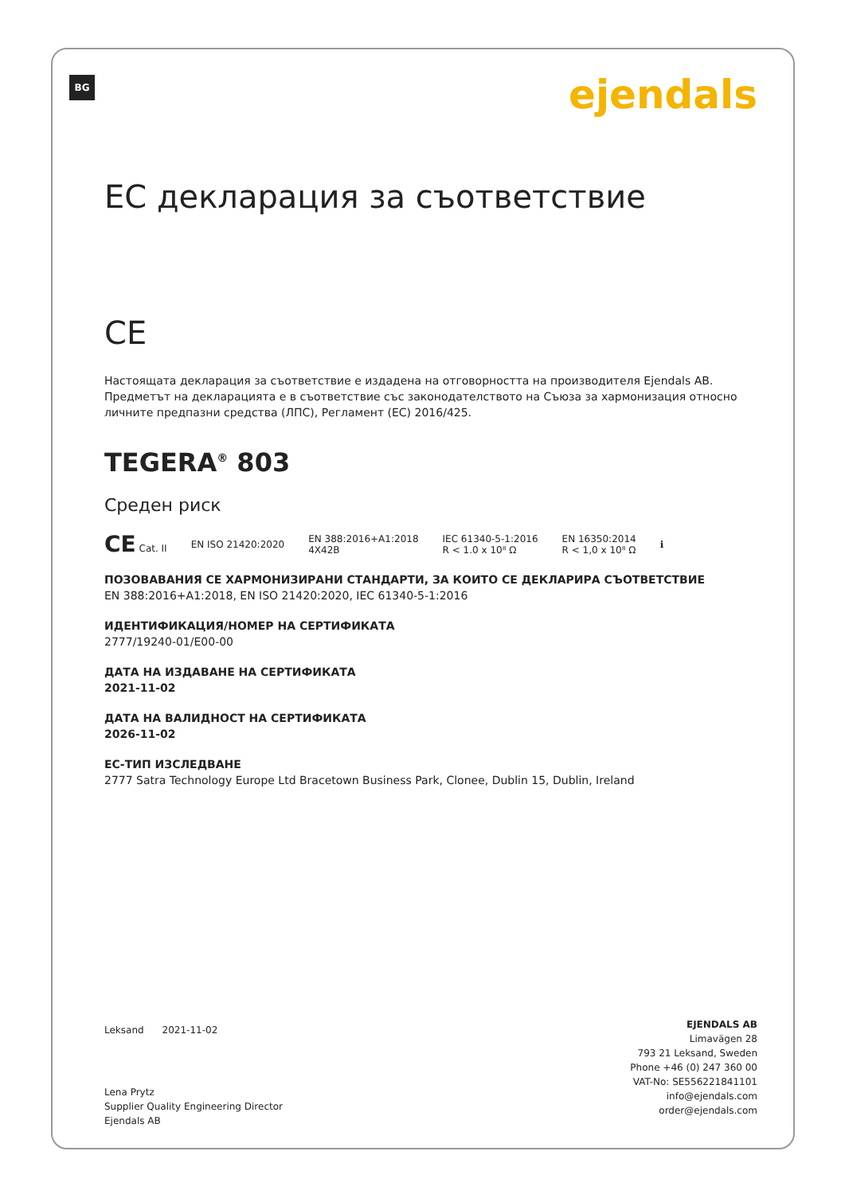BG ejendals
ЕС декларация за съответствие
CE
Настоящата декларация за съответствие е издадена на отговорността на производителя Ejendals AB. Предметът на декларацията е в съответствие със законодателството на Съюза за хармонизация относно личните предпазни средства (ЛПС), Регламент (ЕС) 2016/425.
TEGERA<sup>®</sup> 803
Среден риск
CE Cat. II EN ISO 21420:2020 EN 388:2016+A1:2018
4X42B IEC 61340-5-1:2016
R < 1.0 x 10⁸ Ω EN 16350:2014
R < 1,0 x 10⁸ Ω ℹ
ПОЗОВАВАНИЯ СЕ ХАРМОНИЗИРАНИ СТАНДАРТИ, ЗА КОИТО СЕ ДЕКЛАРИРА СЪОТВЕТСТВИЕ
EN 388:2016+A1:2018, EN ISO 21420:2020, IEC 61340-5-1:2016
ИДЕНТИФИКАЦИЯ/НОМЕР НА СЕРТИФИКАТА
2777/19240-01/E00-00
ДАТА НА ИЗДАВАНЕ НА СЕРТИФИКАТА
2021-11-02
ДАТА НА ВАЛИДНОСТ НА СЕРТИФИКАТА
2026-11-02
ЕС-ТИП ИЗСЛЕДВАНЕ
2777 Satra Technology Europe Ltd Bracetown Business Park, Clonee, Dublin 15, Dublin, Ireland
Leksand 2021-11-02
Lena Prytz
Supplier Quality Engineering Director
Ejendals AB
EJENDALS AB
Limavägen 28
793 21 Leksand, Sweden
Phone +46 (0) 247 360 00
VAT-No: SE556221841101
info@ejendals.com
order@ejendals.com